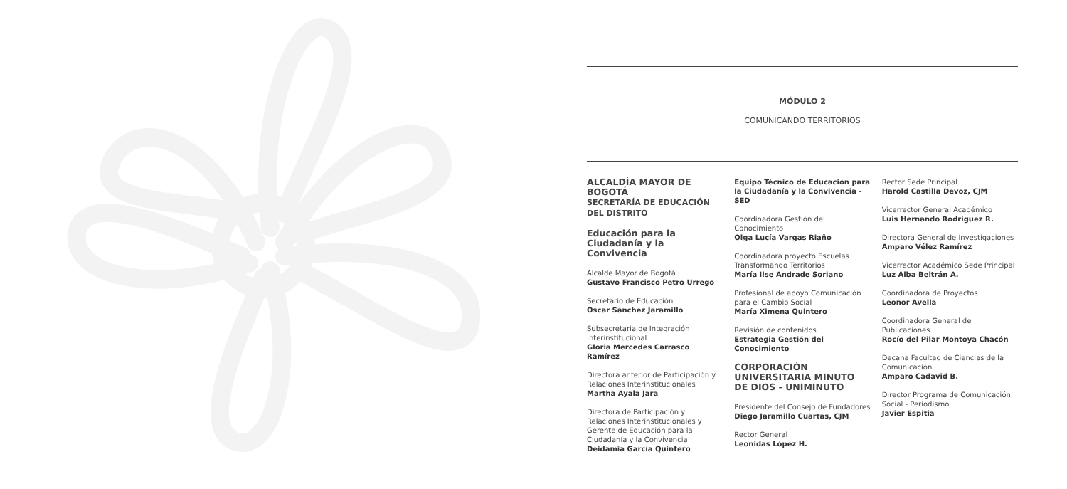MÓDULO 2
COMUNICANDO TERRITORIOS
ALCALDÍA MAYOR DE BOGOTÁ
SECRETARÍA DE EDUCACIÓN DEL DISTRITO
Educación para la Ciudadanía y la Convivencia
Alcalde Mayor de Bogotá
Gustavo Francisco Petro Urrego
Secretario de Educación
Oscar Sánchez Jaramillo
Subsecretaria de Integración Interinstitucional
Gloria Mercedes Carrasco Ramírez
Directora anterior de Participación y Relaciones Interinstitucionales
Martha Ayala Jara
Directora de Participación y Relaciones Interinstitucionales y Gerente de Educación para la Ciudadanía y la Convivencia
Deidamia García Quintero
Equipo Técnico de Educación para la Ciudadanía y la Convivencia - SED
Coordinadora Gestión del Conocimiento
Olga Lucía Vargas Riaño
Coordinadora proyecto Escuelas Transformando Territorios
María Ilse Andrade Soriano
Profesional de apoyo Comunicación para el Cambio Social
María Ximena Quintero
Revisión de contenidos
Estrategia Gestión del Conocimiento
CORPORACIÓN UNIVERSITARIA MINUTO DE DIOS - UNIMINUTO
Presidente del Consejo de Fundadores
Diego Jaramillo Cuartas, CJM
Rector General
Leonidas López H.
Rector Sede Principal
Harold Castilla Devoz, CJM
Vicerrector General Académico
Luis Hernando Rodríguez R.
Directora General de Investigaciones
Amparo Vélez Ramírez
Vicerrector Académico Sede Principal
Luz Alba Beltrán A.
Coordinadora de Proyectos
Leonor Avella
Coordinadora General de Publicaciones
Rocío del Pilar Montoya Chacón
Decana Facultad de Ciencias de la Comunicación
Amparo Cadavid B.
Director Programa de Comunicación Social - Periodismo
Javier Espitia